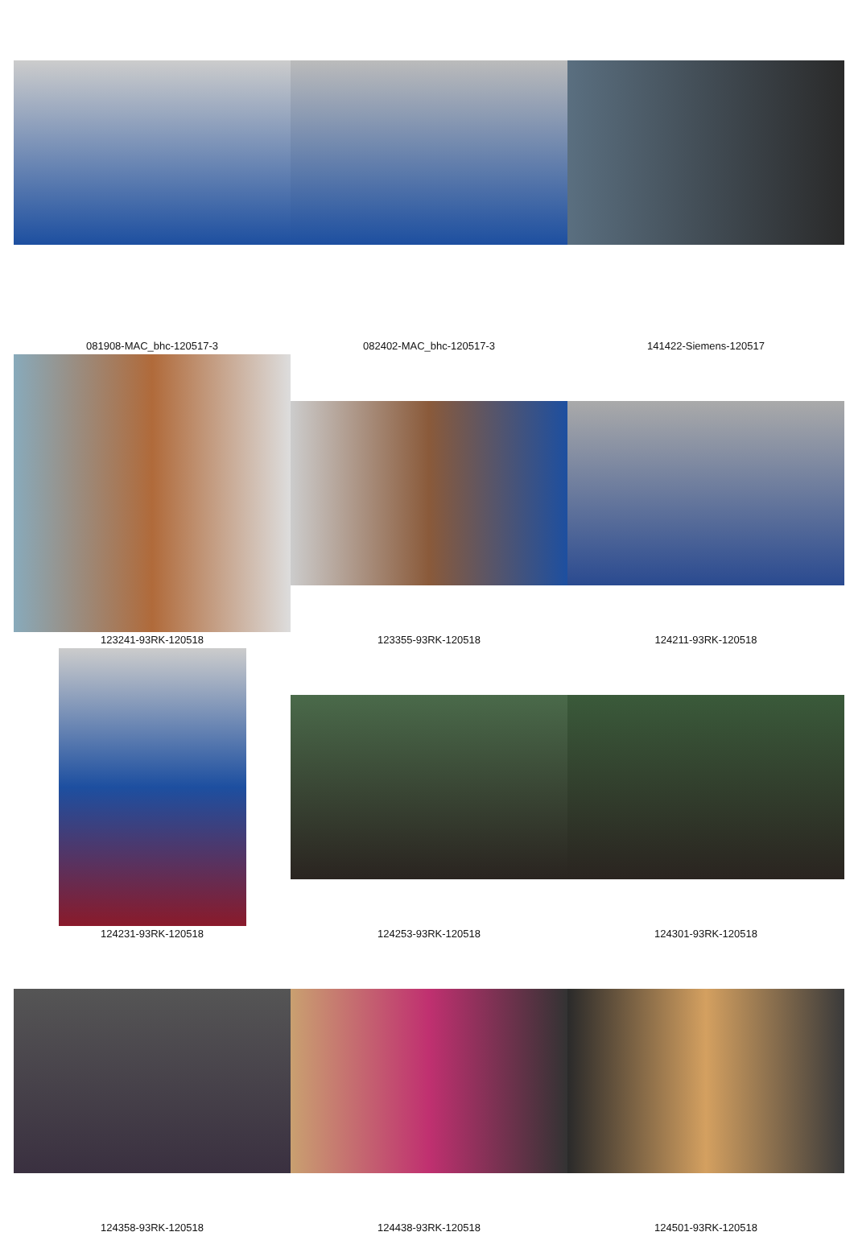081908-MAC_bhc-120517-3 082402-MAC_bhc-120517-3 141422-Siemens-120517
123241-93RK-120518 123355-93RK-120518 124211-93RK-120518
124231-93RK-120518 124253-93RK-120518 124301-93RK-120518
124358-93RK-120518 124438-93RK-120518 124501-93RK-120518